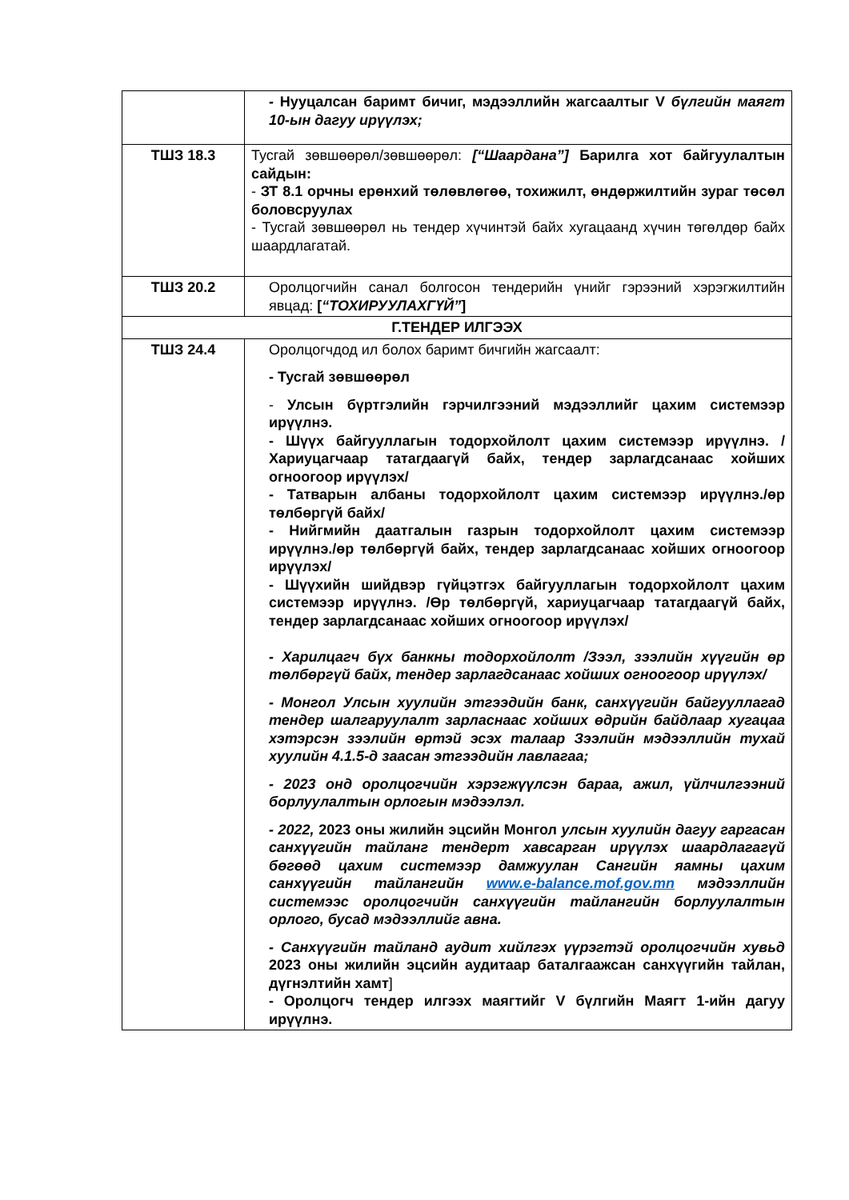| | - Нууцалсан баримт бичиг, мэдээллийн жагсаалтыг V бүлгийн маягт 10-ын дагуу ирүүлэх; |
| ТШЗ 18.3 | Тусгай зөвшөөрөл/зөвшөөрөл: [“Шаардана”] Барилга хот байгуулалтын сайдын: - ЗТ 8.1 орчны ерөнхий төлөвлөгөө, тохижилт, өндөржилтийн зураг төсөл боловсруулах - Тусгай зөвшөөрөл нь тендер хүчинтэй байх хугацаанд хүчин төгөлдөр байх шаардлагатай. |
| ТШЗ 20.2 | Оролцогчийн санал болгосон тендерийн үнийг гэрээний хэрэгжилтийн явцад: [ “ТОХИРУУЛАХГҮЙ” ] |
| Г.ТЕНДЕР ИЛГЭЭХ | |
| ТШЗ 24.4 | Оролцогчдод ил болох баримт бичгийн жагсаалт: - Тусгай зөвшөөрөл - Улсын бүртгэлийн гэрчилгээний мэдээллийг цахим системээр ирүүлнэ. - Шүүх байгууллагын тодорхойлолт цахим системээр ирүүлнэ. /Хариуцагчаар татагдаагүй байх, тендер зарлагдсанаас хойших огноогоор ирүүлэх/ - Татварын албаны тодорхойлолт цахим системээр ирүүлнэ./өр төлбөргүй байх/ - Нийгмийн даатгалын газрын тодорхойлолт цахим системээр ирүүлнэ./өр төлбөргүй байх, тендер зарлагдсанаас хойших огноогоор ирүүлэх/ - Шүүхийн шийдвэр гүйцэтгэх байгууллагын тодорхойлолт цахим системээр ирүүлнэ. /Өр төлбөргүй, хариуцагчаар татагдаагүй байх, тендер зарлагдсанаас хойших огноогоор ирүүлэх/ - Харилцагч бүх банкны тодорхойлолт /Зээл, зээлийн хүүгийн өр төлбөргүй байх, тендер зарлагдсанаас хойших огноогоор ирүүлэх/ - Монгол Улсын хуулийн этгээдийн банк, санхүүгийн байгууллагад тендер шалгаруулалт зарласнаас хойших өдрийн байдлаар хугацаа хэтэрсэн зээлийн өртэй эсэх талаар Зээлийн мэдээллийн тухай хуулийн 4.1.5-д заасан этгээдийн лавлагаа; - 2023 онд оролцогчийн хэрэгжүүлсэн бараа, ажил, үйлчилгээний борлуулалтын орлогын мэдээлэл. - 2022, 2023 оны жилийн эцсийн Монгол улсын хуулийн дагуу гаргасан санхүүгийн тайланг тендерт хавсарган ирүүлэх шаардлагагүй бөгөөд цахим системээр дамжуулан Сангийн яамны цахим санхүүгийн тайлангийн www.e-balance.mof.gov.mn мэдээллийн системээс оролцогчийн санхүүгийн тайлангийн борлуулалтын орлого, бусад мэдээллийг авна. - Санхүүгийн тайланд аудит хийлгэх үүрэгтэй оролцогчийн хувьд 2023 оны жилийн эцсийн аудитаар баталгаажсан санхүүгийн тайлан, дүгнэлтийн хамт ] - Оролцогч тендер илгээх маягтийг V бүлгийн Маягт 1-ийн дагуу ирүүлнэ. |